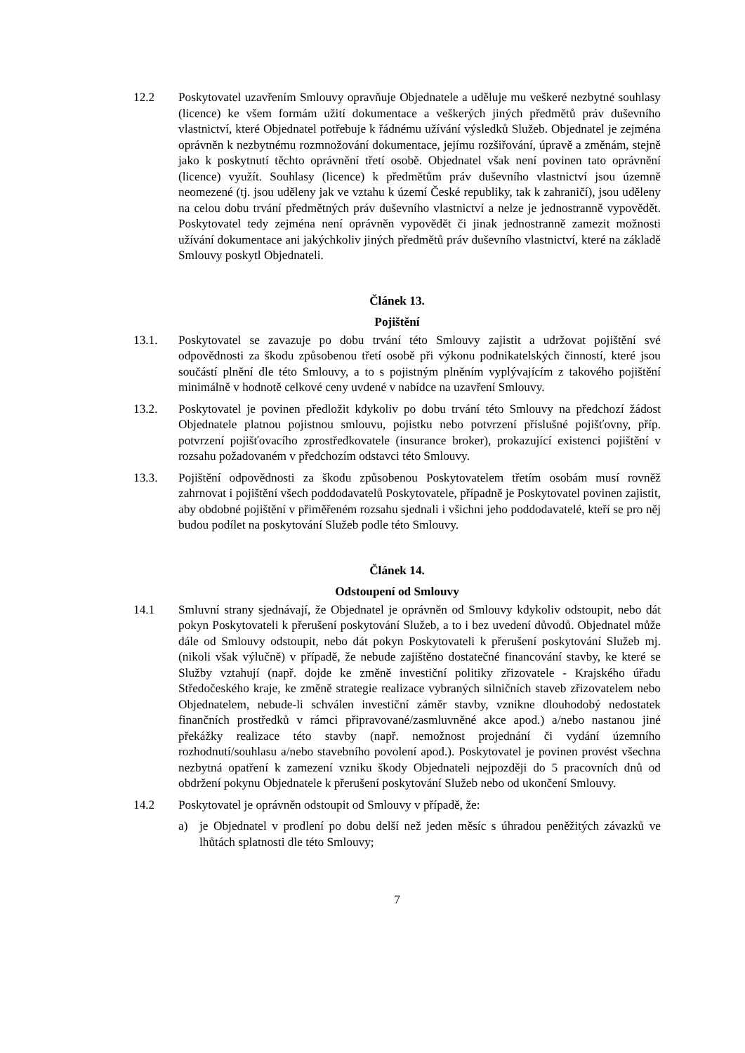12.2 Poskytovatel uzavřením Smlouvy opravňuje Objednatele a uděluje mu veškeré nezbytné souhlasy (licence) ke všem formám užití dokumentace a veškerých jiných předmětů práv duševního vlastnictví, které Objednatel potřebuje k řádnému užívání výsledků Služeb. Objednatel je zejména oprávněn k nezbytnému rozmnožování dokumentace, jejímu rozšiřování, úpravě a změnám, stejně jako k poskytnutí těchto oprávnění třetí osobě. Objednatel však není povinen tato oprávnění (licence) využít. Souhlasy (licence) k předmětům práv duševního vlastnictví jsou územně neomezené (tj. jsou uděleny jak ve vztahu k území České republiky, tak k zahraničí), jsou uděleny na celou dobu trvání předmětných práv duševního vlastnictví a nelze je jednostranně vypovědět. Poskytovatel tedy zejména není oprávněn vypovědět či jinak jednostranně zamezit možnosti užívání dokumentace ani jakýchkoliv jiných předmětů práv duševního vlastnictví, které na základě Smlouvy poskytl Objednateli.
Článek 13.
Pojištění
13.1. Poskytovatel se zavazuje po dobu trvání této Smlouvy zajistit a udržovat pojištění své odpovědnosti za škodu způsobenou třetí osobě při výkonu podnikatelských činností, které jsou součástí plnění dle této Smlouvy, a to s pojistným plněním vyplývajícím z takového pojištění minimálně v hodnotě celkové ceny uvdené v nabídce na uzavření Smlouvy.
13.2. Poskytovatel je povinen předložit kdykoliv po dobu trvání této Smlouvy na předchozí žádost Objednatele platnou pojistnou smlouvu, pojistku nebo potvrzení příslušné pojišťovny, příp. potvrzení pojišťovacího zprostředkovatele (insurance broker), prokazující existenci pojištění v rozsahu požadovaném v předchozím odstavci této Smlouvy.
13.3. Pojištění odpovědnosti za škodu způsobenou Poskytovatelem třetím osobám musí rovněž zahrnovat i pojištění všech poddodavatelů Poskytovatele, případně je Poskytovatel povinen zajistit, aby obdobné pojištění v přiměřeném rozsahu sjednali i všichni jeho poddodavatelé, kteří se pro něj budou podílet na poskytování Služeb podle této Smlouvy.
Článek 14.
Odstoupení od Smlouvy
14.1 Smluvní strany sjednávají, že Objednatel je oprávněn od Smlouvy kdykoliv odstoupit, nebo dát pokyn Poskytovateli k přerušení poskytování Služeb, a to i bez uvedení důvodů. Objednatel může dále od Smlouvy odstoupit, nebo dát pokyn Poskytovateli k přerušení poskytování Služeb mj. (nikoli však výlučně) v případě, že nebude zajištěno dostatečné financování stavby, ke které se Služby vztahují (např. dojde ke změně investiční politiky zřizovatele - Krajského úřadu Středočeského kraje, ke změně strategie realizace vybraných silničních staveb zřizovatelem nebo Objednatelem, nebude-li schválen investiční záměr stavby, vznikne dlouhodobý nedostatek finančních prostředků v rámci připravované/zasmluvněné akce apod.) a/nebo nastanou jiné překážky realizace této stavby (např. nemožnost projednání či vydání územního rozhodnutí/souhlasu a/nebo stavebního povolení apod.). Poskytovatel je povinen provést všechna nezbytná opatření k zamezení vzniku škody Objednateli nejpozději do 5 pracovních dnů od obdržení pokynu Objednatele k přerušení poskytování Služeb nebo od ukončení Smlouvy.
14.2 Poskytovatel je oprávněn odstoupit od Smlouvy v případě, že:
a) je Objednatel v prodlení po dobu delší než jeden měsíc s úhradou peněžitých závazků ve lhůtách splatnosti dle této Smlouvy;
7